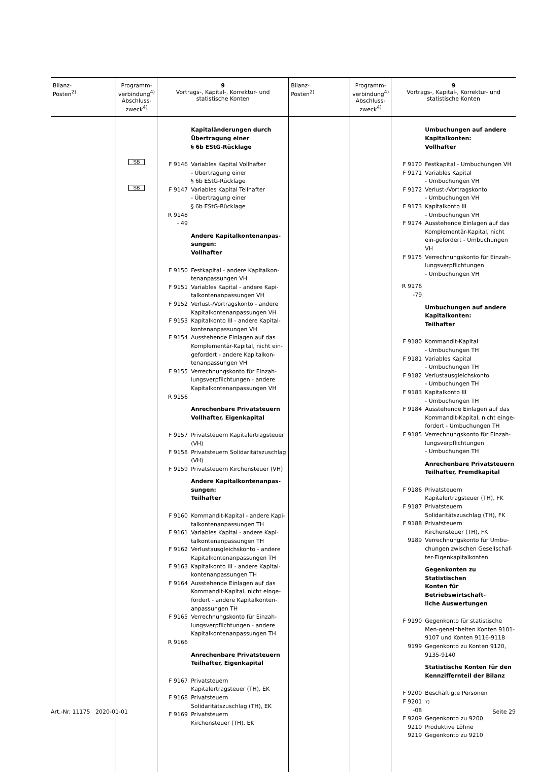| Bilanz- Posten<sup>2)</sup> | Programm- verbindung<sup>4)</sup> Abschluss- zweck<sup>4)</sup> | 9 Vortrags-, Kapital-, Korrektur- und statistische Konten | Bilanz- Posten<sup>2)</sup> | Programm- verbindung<sup>4)</sup> Abschluss- zweck<sup>4)</sup> | 9 Vortrags-, Kapital-, Korrektur- und statistische Konten |
| --- | --- | --- | --- | --- | --- |
| | SB SB | Kapitaländerungen durch Übertragung einer § 6b EStG-Rücklage F 9146 Variables Kapital Vollhafter - Übertragung einer § 6b EStG-Rücklage F 9147 Variables Kapital Teilhafter - Übertragung einer § 6b EStG-Rücklage R 9148 - 49 Andere Kapitalkontenanpas- sungen: Vollhafter F 9150 Festkapital - andere Kapitalkon-tenanpassungen VH F 9151 Variables Kapital - andere Kapi-talkontenanpassungen VH F 9152 Verlust-/Vortragskonto - andere Kapitalkontenanpassungen VH F 9153 Kapitalkonto III - andere Kapital-kontenanpassungen VH F 9154 Ausstehende Einlagen auf das Komplementär-Kapital, nicht ein-gefordert - andere Kapitalkon-tenanpassungen VH F 9155 Verrechnungskonto für Einzah-lungsverpflichtungen - andere Kapitalkontenanpassungen VH R 9156 Anrechenbare Privatsteuern Vollhafter, Eigenkapital F 9157 Privatsteuern Kapitalertragsteuer (VH) F 9158 Privatsteuern Solidaritätszuschlag (VH) F 9159 Privatsteuern Kirchensteuer (VH) Andere Kapitalkontenanpas- sungen: Teilhafter F 9160 Kommandit-Kapital - andere Kapi-talkontenanpassungen TH F 9161 Variables Kapital - andere Kapi-talkontenanpassungen TH F 9162 Verlustausgleichskonto - andere Kapitalkontenanpassungen TH F 9163 Kapitalkonto III - andere Kapital-kontenanpassungen TH F 9164 Ausstehende Einlagen auf das Kommandit-Kapital, nicht einge-fordert - andere Kapitalkonten-anpassungen TH F 9165 Verrechnungskonto für Einzah-lungsverpflichtungen - andere Kapitalkontenanpassungen TH R 9166 Anrechenbare Privatsteuern Teilhafter, Eigenkapital F 9167 Privatsteuern Kapitalertragsteuer (TH), EK F 9168 Privatsteuern Solidaritätszuschlag (TH), EK F 9169 Privatsteuern Kirchensteuer (TH), EK | | | Umbuchungen auf andere Kapitalkonten: Vollhafter F 9170 Festkapital - Umbuchungen VH F 9171 Variables Kapital - Umbuchungen VH F 9172 Verlust-/Vortragskonto - Umbuchungen VH F 9173 Kapitalkonto III - Umbuchungen VH F 9174 Ausstehende Einlagen auf das Komplementär-Kapital, nicht ein-gefordert - Umbuchungen VH F 9175 Verrechnungskonto für Einzah-lungsverpflichtungen - Umbuchungen VH R 9176 -79 Umbuchungen auf andere Kapitalkonten: Teilhafter F 9180 Kommandit-Kapital - Umbuchungen TH F 9181 Variables Kapital - Umbuchungen TH F 9182 Verlustausgleichskonto - Umbuchungen TH F 9183 Kapitalkonto III - Umbuchungen TH F 9184 Ausstehende Einlagen auf das Kommandit-Kapital, nicht einge-fordert - Umbuchungen TH F 9185 Verrechnungskonto für Einzah-lungsverpflichtungen - Umbuchungen TH Anrechenbare Privatsteuern Teilhafter, Fremdkapital F 9186 Privatsteuern Kapitalertragsteuer (TH), FK F 9187 Privatsteuern Solidaritätszuschlag (TH), FK F 9188 Privatsteuern Kirchensteuer (TH), FK 9189 Verrechnungskonto für Umbu-chungen zwischen Gesellschaf-ter-Eigenkapitalkonten Gegenkonten zu Statistischen Konten für Betriebswirtschaft- liche Auswertungen F 9190 Gegenkonto für statistische Men-geneinheiten Konten 9101-9107 und Konten 9116-9118 9199 Gegenkonto zu Konten 9120, 9135-9140 Statistische Konten für den Kennziffernteil der Bilanz F 9200 Beschäftigte Personen F 9201 -08 <sup>7)</sup> F 9209 Gegenkonto zu 9200 9210 Produktive Löhne 9219 Gegenkonto zu 9210 |
Art.-Nr. 11175 2020-01-01 Seite 29